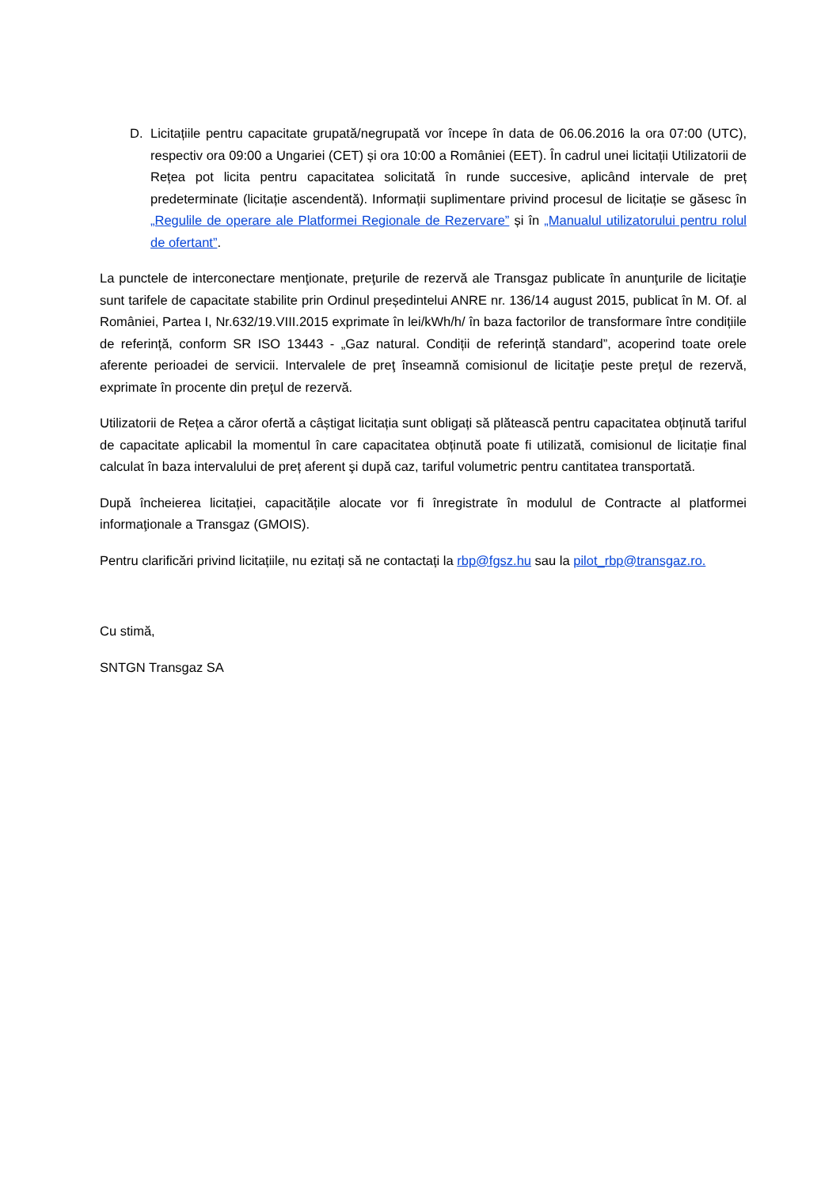D. Licitațiile pentru capacitate grupată/negrupată vor începe în data de 06.06.2016 la ora 07:00 (UTC), respectiv ora 09:00 a Ungariei (CET) și ora 10:00 a României (EET). În cadrul unei licitații Utilizatorii de Rețea pot licita pentru capacitatea solicitată în runde succesive, aplicând intervale de preț predeterminate (licitație ascendentă). Informații suplimentare privind procesul de licitație se găsesc în „Regulile de operare ale Platformei Regionale de Rezervare” și în „Manualul utilizatorului pentru rolul de ofertant”.
La punctele de interconectare menţionate, preţurile de rezervă ale Transgaz publicate în anunţurile de licitaţie sunt tarifele de capacitate stabilite prin Ordinul președintelui ANRE nr. 136/14 august 2015, publicat în M. Of. al României, Partea I, Nr.632/19.VIII.2015 exprimate în lei/kWh/h/ în baza factorilor de transformare între condițiile de referință, conform SR ISO 13443 - „Gaz natural. Condiții de referință standard”, acoperind toate orele aferente perioadei de servicii. Intervalele de preţ înseamnă comisionul de licitaţie peste preţul de rezervă, exprimate în procente din preţul de rezervă.
Utilizatorii de Rețea a căror ofertă a câștigat licitația sunt obligați să plătească pentru capacitatea obținută tariful de capacitate aplicabil la momentul în care capacitatea obținută poate fi utilizată, comisionul de licitație final calculat în baza intervalului de preț aferent şi după caz, tariful volumetric pentru cantitatea transportată.
După încheierea licitației, capacitățile alocate vor fi înregistrate în modulul de Contracte al platformei informaţionale a Transgaz (GMOIS).
Pentru clarificări privind licitațiile, nu ezitați să ne contactați la rbp@fgsz.hu sau la pilot_rbp@transgaz.ro.
Cu stimă,
SNTGN Transgaz SA